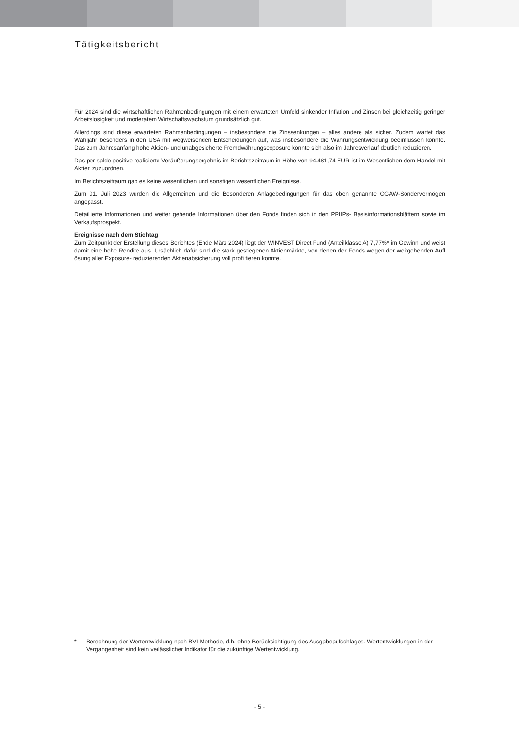Tätigkeitsbericht
Für 2024 sind die wirtschaftlichen Rahmenbedingungen mit einem erwarteten Umfeld sinkender Inflation und Zinsen bei gleichzeitig geringer Arbeitslosigkeit und moderatem Wirtschaftswachstum grundsätzlich gut.
Allerdings sind diese erwarteten Rahmenbedingungen – insbesondere die Zinssenkungen – alles andere als sicher. Zudem wartet das Wahljahr besonders in den USA mit wegweisenden Entscheidungen auf, was insbesondere die Währungsentwicklung beeinflussen könnte. Das zum Jahresanfang hohe Aktien- und unabgesicherte Fremdwährungsexposure könnte sich also im Jahresverlauf deutlich reduzieren.
Das per saldo positive realisierte Veräußerungsergebnis im Berichtszeitraum in Höhe von 94.481,74 EUR ist im Wesentlichen dem Handel mit Aktien zuzuordnen.
Im Berichtszeitraum gab es keine wesentlichen und sonstigen wesentlichen Ereignisse.
Zum 01. Juli 2023 wurden die Allgemeinen und die Besonderen Anlagebedingungen für das oben genannte OGAW-Sondervermögen angepasst.
Detaillierte Informationen und weiter gehende Informationen über den Fonds finden sich in den PRIIPs- Basisinformationsblättern sowie im Verkaufsprospekt.
Ereignisse nach dem Stichtag
Zum Zeitpunkt der Erstellung dieses Berichtes (Ende März 2024) liegt der WINVEST Direct Fund (Anteilklasse A) 7,77%* im Gewinn und weist damit eine hohe Rendite aus. Ursächlich dafür sind die stark gestiegenen Aktienmärkte, von denen der Fonds wegen der weitgehenden Aufl ösung aller Exposure- reduzierenden Aktienabsicherung voll profi tieren konnte.
* Berechnung der Wertentwicklung nach BVI-Methode, d.h. ohne Berücksichtigung des Ausgabeaufschlages. Wertentwicklungen in der Vergangenheit sind kein verlässlicher Indikator für die zukünftige Wertentwicklung.
- 5 -